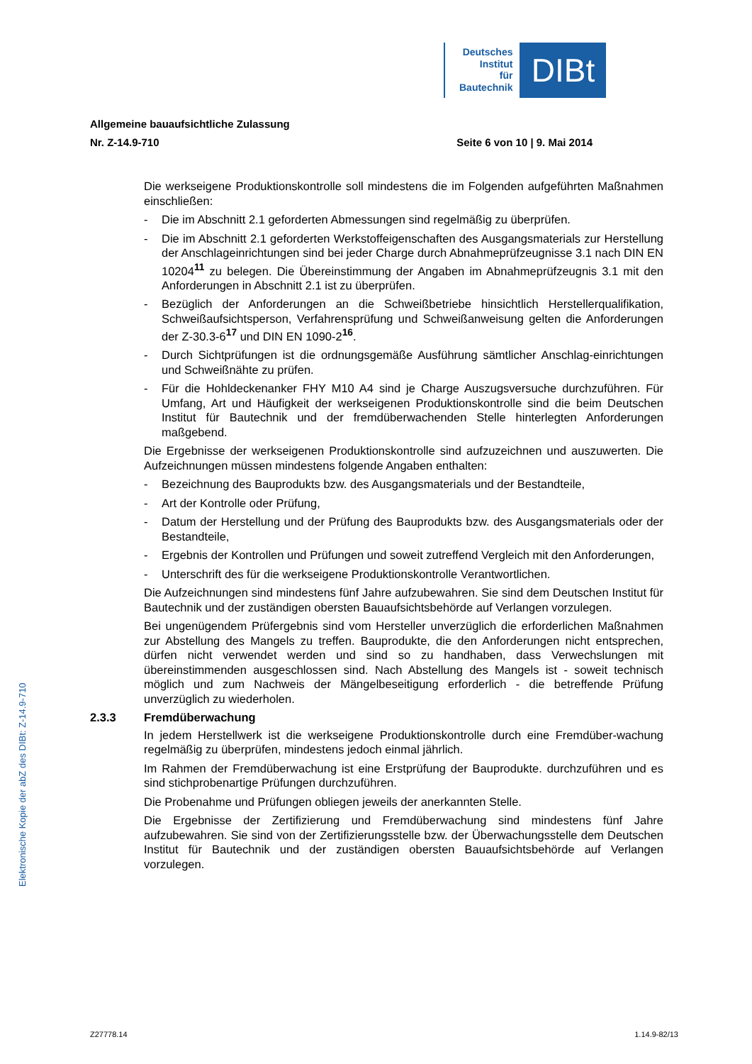Deutsches
Institut
für
Bautechnik
DIBt
Allgemeine bauaufsichtliche Zulassung
Nr. Z-14.9-710 Seite 6 von 10 | 9. Mai 2014
Die werkseigene Produktionskontrolle soll mindestens die im Folgenden aufgeführten Maßnahmen einschließen:
- Die im Abschnitt 2.1 geforderten Abmessungen sind regelmäßig zu überprüfen.
- Die im Abschnitt 2.1 geforderten Werkstoffeigenschaften des Ausgangsmaterials zur Herstellung der Anschlageinrichtungen sind bei jeder Charge durch Abnahmeprüfzeugnisse 3.1 nach DIN EN 10204<sup>11</sup> zu belegen. Die Übereinstimmung der Angaben im Abnahmeprüfzeugnis 3.1 mit den Anforderungen in Abschnitt 2.1 ist zu überprüfen.
- Bezüglich der Anforderungen an die Schweißbetriebe hinsichtlich Herstellerqualifikation, Schweißaufsichtsperson, Verfahrensprüfung und Schweißanweisung gelten die Anforderungen der Z-30.3-6<sup>17</sup> und DIN EN 1090-2<sup>16</sup>.
- Durch Sichtprüfungen ist die ordnungsgemäße Ausführung sämtlicher Anschlag-einrichtungen und Schweißnähte zu prüfen.
- Für die Hohldeckenanker FHY M10 A4 sind je Charge Auszugsversuche durchzuführen. Für Umfang, Art und Häufigkeit der werkseigenen Produktionskontrolle sind die beim Deutschen Institut für Bautechnik und der fremdüberwachenden Stelle hinterlegten Anforderungen maßgebend.
Die Ergebnisse der werkseigenen Produktionskontrolle sind aufzuzeichnen und auszuwerten. Die Aufzeichnungen müssen mindestens folgende Angaben enthalten:
- Bezeichnung des Bauprodukts bzw. des Ausgangsmaterials und der Bestandteile,
- Art der Kontrolle oder Prüfung,
- Datum der Herstellung und der Prüfung des Bauprodukts bzw. des Ausgangsmaterials oder der Bestandteile,
- Ergebnis der Kontrollen und Prüfungen und soweit zutreffend Vergleich mit den Anforderungen,
- Unterschrift des für die werkseigene Produktionskontrolle Verantwortlichen.
Die Aufzeichnungen sind mindestens fünf Jahre aufzubewahren. Sie sind dem Deutschen Institut für Bautechnik und der zuständigen obersten Bauaufsichtsbehörde auf Verlangen vorzulegen.
Bei ungenügendem Prüfergebnis sind vom Hersteller unverzüglich die erforderlichen Maßnahmen zur Abstellung des Mangels zu treffen. Bauprodukte, die den Anforderungen nicht entsprechen, dürfen nicht verwendet werden und sind so zu handhaben, dass Verwechslungen mit übereinstimmenden ausgeschlossen sind. Nach Abstellung des Mangels ist - soweit technisch möglich und zum Nachweis der Mängelbeseitigung erforderlich - die betreffende Prüfung unverzüglich zu wiederholen.
2.3.3 Fremdüberwachung
In jedem Herstellwerk ist die werkseigene Produktionskontrolle durch eine Fremdüber-wachung regelmäßig zu überprüfen, mindestens jedoch einmal jährlich.
Im Rahmen der Fremdüberwachung ist eine Erstprüfung der Bauprodukte. durchzuführen und es sind stichprobenartige Prüfungen durchzuführen.
Die Probenahme und Prüfungen obliegen jeweils der anerkannten Stelle.
Die Ergebnisse der Zertifizierung und Fremdüberwachung sind mindestens fünf Jahre aufzubewahren. Sie sind von der Zertifizierungsstelle bzw. der Überwachungsstelle dem Deutschen Institut für Bautechnik und der zuständigen obersten Bauaufsichtsbehörde auf Verlangen vorzulegen.
Elektronische Kopie der abZ des DIBt: Z-14.9-710
Z27778.14 1.14.9-82/13